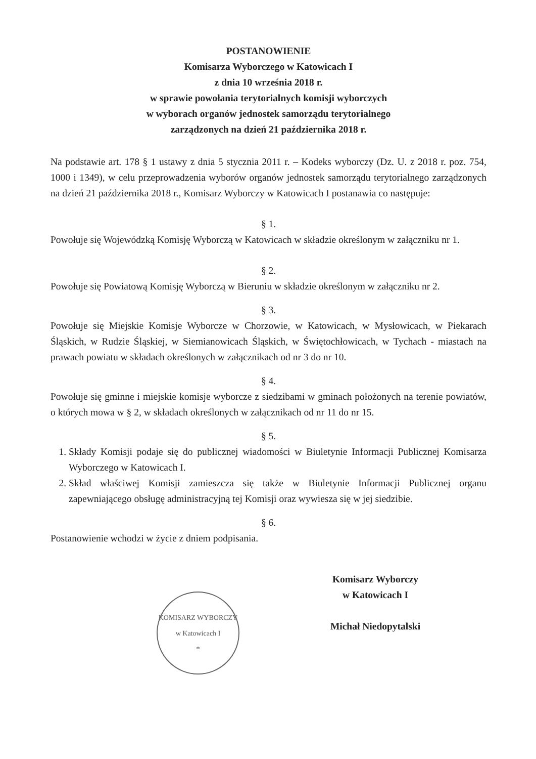POSTANOWIENIE
Komisarza Wyborczego w Katowicach I
z dnia 10 września 2018 r.
w sprawie powołania terytorialnych komisji wyborczych
w wyborach organów jednostek samorządu terytorialnego
zarządzonych na dzień 21 października 2018 r.
Na podstawie art. 178 § 1 ustawy z dnia 5 stycznia 2011 r. – Kodeks wyborczy (Dz. U. z 2018 r. poz. 754, 1000 i 1349), w celu przeprowadzenia wyborów organów jednostek samorządu terytorialnego zarządzonych na dzień 21 października 2018 r., Komisarz Wyborczy w Katowicach I postanawia co następuje:
§ 1.
Powołuje się Wojewódzką Komisję Wyborczą w Katowicach w składzie określonym w załączniku nr 1.
§ 2.
Powołuje się Powiatową Komisję Wyborczą w Bieruniu w składzie określonym w załączniku nr 2.
§ 3.
Powołuje się Miejskie Komisje Wyborcze w Chorzowie, w Katowicach, w Mysłowicach, w Piekarach Śląskich, w Rudzie Śląskiej, w Siemianowicach Śląskich, w Świętochłowicach, w Tychach - miastach na prawach powiatu w składach określonych w załącznikach od nr 3 do nr 10.
§ 4.
Powołuje się gminne i miejskie komisje wyborcze z siedzibami w gminach położonych na terenie powiatów, o których mowa w § 2, w składach określonych w załącznikach od nr 11 do nr 15.
§ 5.
1. Składy Komisji podaje się do publicznej wiadomości w Biuletynie Informacji Publicznej Komisarza Wyborczego w Katowicach I.
2. Skład właściwej Komisji zamieszcza się także w Biuletynie Informacji Publicznej organu zapewniającego obsługę administracyjną tej Komisji oraz wywiesza się w jej siedzibie.
§ 6.
Postanowienie wchodzi w życie z dniem podpisania.
KOMISARZ WYBORCZY
w Katowicach I
*
Komisarz Wyborczy
w Katowicach I
Michał Niedopytalski